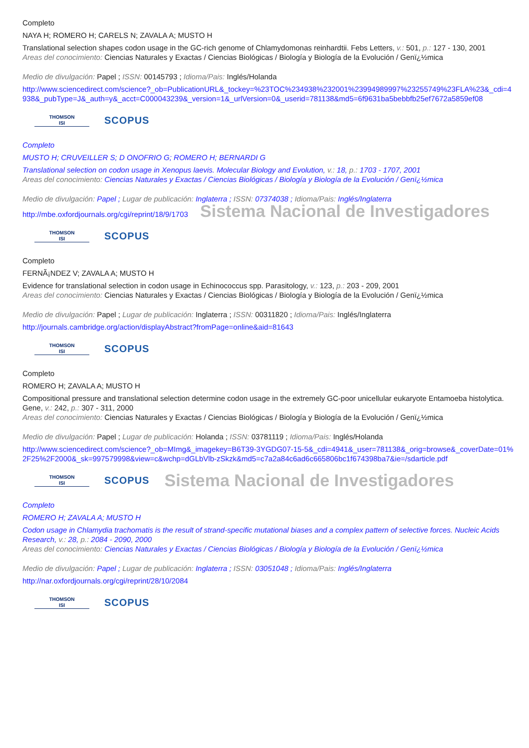Completo
NAYA H; ROMERO H; CARELS N; ZAVALA A; MUSTO H
Translational selection shapes codon usage in the GC-rich genome of Chlamydomonas reinhardtii. Febs Letters, v.: 501, p.: 127 - 130, 2001
Areas del conocimiento: Ciencias Naturales y Exactas / Ciencias Biológicas / Biología y Biología de la Evolución / Genï¿½mica
Medio de divulgación: Papel ; ISSN: 00145793 ; Idioma/Pais: Inglés/Holanda
http://www.sciencedirect.com/science?_ob=PublicationURL&_tockey=%23TOC%234938%232001%23994989997%23255749%23FLA%23&_cdi=4938&_pubType=J&_auth=y&_acct=C000043239&_version=1&_urlVersion=0&_userid=781138&md5=6f9631ba5bebbfb25ef7672a5859ef08
THOMSON
ISI
SCOPUS
Completo
MUSTO H; CRUVEILLER S; D ONOFRIO G; ROMERO H; BERNARDI G
Translational selection on codon usage in Xenopus laevis. Molecular Biology and Evolution, v.: 18, p.: 1703 - 1707, 2001
Areas del conocimiento: Ciencias Naturales y Exactas / Ciencias Biológicas / Biología y Biología de la Evolución / Genï¿½mica
Medio de divulgación: Papel ; Lugar de publicación: Inglaterra ; ISSN: 07374038 ; Idioma/Pais: Inglés/Inglaterra
http://mbe.oxfordjournals.org/cgi/reprint/18/9/1703 Sistema Nacional de Investigadores
THOMSON
ISI
SCOPUS
Completo
FERNÃ¡NDEZ V; ZAVALA A; MUSTO H
Evidence for translational selection in codon usage in Echinococcus spp. Parasitology, v.: 123, p.: 203 - 209, 2001
Areas del conocimiento: Ciencias Naturales y Exactas / Ciencias Biológicas / Biología y Biología de la Evolución / Genï¿½mica
Medio de divulgación: Papel ; Lugar de publicación: Inglaterra ; ISSN: 00311820 ; Idioma/Pais: Inglés/Inglaterra
http://journals.cambridge.org/action/displayAbstract?fromPage=online&aid=81643
THOMSON
ISI
SCOPUS
Completo
ROMERO H; ZAVALA A; MUSTO H
Compositional pressure and translational selection determine codon usage in the extremely GC-poor unicellular eukaryote Entamoeba histolytica. Gene, v.: 242, p.: 307 - 311, 2000
Areas del conocimiento: Ciencias Naturales y Exactas / Ciencias Biológicas / Biología y Biología de la Evolución / Genï¿½mica
Medio de divulgación: Papel ; Lugar de publicación: Holanda ; ISSN: 03781119 ; Idioma/Pais: Inglés/Holanda
http://www.sciencedirect.com/science?_ob=MImg&_imagekey=B6T39-3YGDG07-15-5&_cdi=4941&_user=781138&_orig=browse&_coverDate=01%2F25%2F2000&_sk=997579998&view=c&wchp=dGLbVlb-zSkzk&md5=c7a2a84c6ad6c665806bc1f674398ba7&ie=/sdarticle.pdf
THOMSON
ISI
SCOPUS
Sistema Nacional de Investigadores
Completo
ROMERO H; ZAVALA A; MUSTO H
Codon usage in Chlamydia trachomatis is the result of strand-specific mutational biases and a complex pattern of selective forces. Nucleic Acids Research, v.: 28, p.: 2084 - 2090, 2000
Areas del conocimiento: Ciencias Naturales y Exactas / Ciencias Biológicas / Biología y Biología de la Evolución / Genï¿½mica
Medio de divulgación: Papel ; Lugar de publicación: Inglaterra ; ISSN: 03051048 ; Idioma/Pais: Inglés/Inglaterra
http://nar.oxfordjournals.org/cgi/reprint/28/10/2084
THOMSON
ISI
SCOPUS